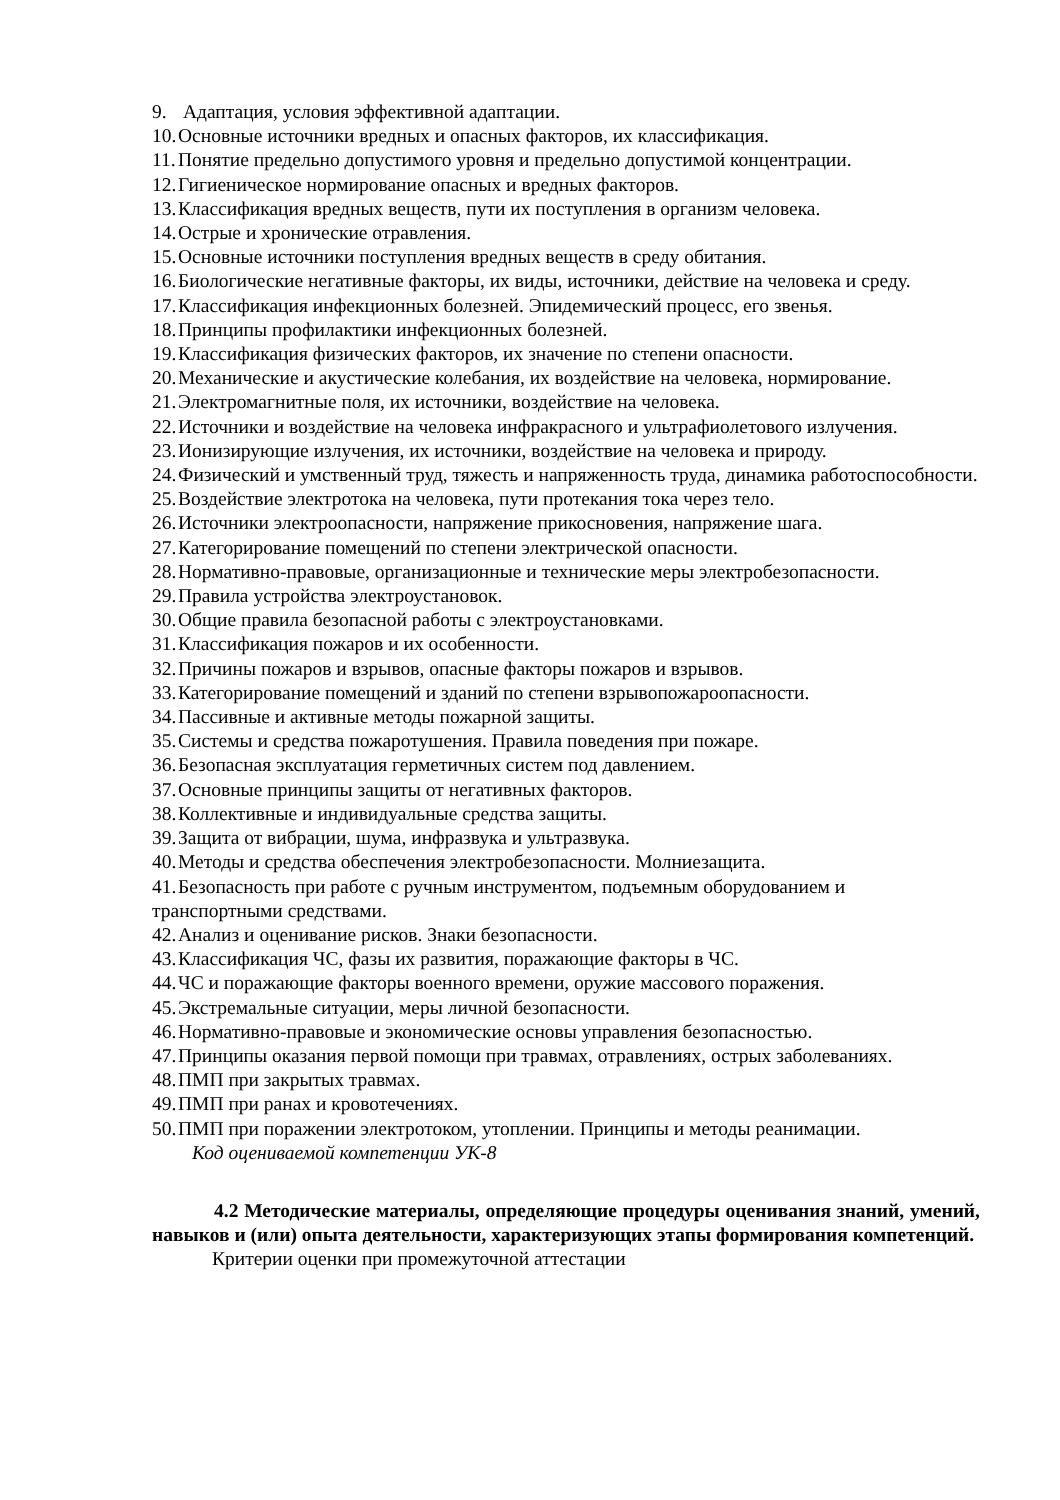9. Адаптация, условия эффективной адаптации.
10. Основные источники вредных и опасных факторов, их классификация.
11. Понятие предельно допустимого уровня и предельно допустимой концентрации.
12. Гигиеническое нормирование опасных и вредных факторов.
13. Классификация вредных веществ, пути их поступления в организм человека.
14. Острые и хронические отравления.
15. Основные источники поступления вредных веществ в среду обитания.
16. Биологические негативные факторы, их виды, источники, действие на человека и среду.
17. Классификация инфекционных болезней. Эпидемический процесс, его звенья.
18. Принципы профилактики инфекционных болезней.
19. Классификация физических факторов, их значение по степени опасности.
20. Механические и акустические колебания, их воздействие на человека, нормирование.
21. Электромагнитные поля, их источники, воздействие на человека.
22. Источники и воздействие на человека инфракрасного и ультрафиолетового излучения.
23. Ионизирующие излучения, их источники, воздействие на человека и природу.
24. Физический и умственный труд, тяжесть и напряженность труда, динамика работоспособности.
25. Воздействие электротока на человека, пути протекания тока через тело.
26. Источники электроопасности, напряжение прикосновения, напряжение шага.
27. Категорирование помещений по степени электрической опасности.
28. Нормативно-правовые, организационные и технические меры электробезопасности.
29. Правила устройства электроустановок.
30. Общие правила безопасной работы с электроустановками.
31. Классификация пожаров и их особенности.
32. Причины пожаров и взрывов, опасные факторы пожаров и взрывов.
33. Категорирование помещений и зданий по степени взрывопожароопасности.
34. Пассивные и активные методы пожарной защиты.
35. Системы и средства пожаротушения. Правила поведения при пожаре.
36. Безопасная эксплуатация герметичных систем под давлением.
37. Основные принципы защиты от негативных факторов.
38. Коллективные и индивидуальные средства защиты.
39. Защита от вибрации, шума, инфразвука и ультразвука.
40. Методы и средства обеспечения электробезопасности. Молниезащита.
41. Безопасность при работе с ручным инструментом, подъемным оборудованием и транспортными средствами.
42. Анализ и оценивание рисков. Знаки безопасности.
43. Классификация ЧС, фазы их развития, поражающие факторы в ЧС.
44. ЧС и поражающие факторы военного времени, оружие массового поражения.
45. Экстремальные ситуации, меры личной безопасности.
46. Нормативно-правовые и экономические основы управления безопасностью.
47. Принципы оказания первой помощи при травмах, отравлениях, острых заболеваниях.
48. ПМП при закрытых травмах.
49. ПМП при ранах и кровотечениях.
50. ПМП при поражении электротоком, утоплении. Принципы и методы реанимации.
Код оцениваемой компетенции УК-8
4.2 Методические материалы, определяющие процедуры оценивания знаний, умений, навыков и (или) опыта деятельности, характеризующих этапы формирования компетенций.
Критерии оценки при промежуточной аттестации